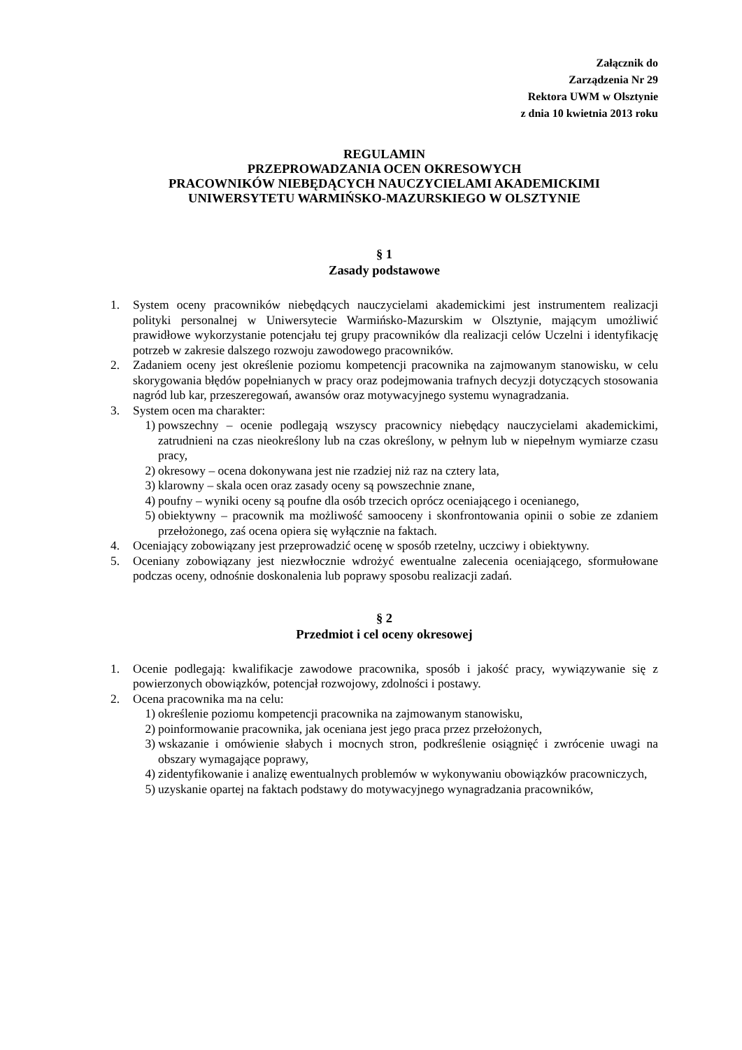Załącznik do
Zarządzenia Nr 29
Rektora UWM w Olsztynie
z dnia 10 kwietnia 2013 roku
REGULAMIN
PRZEPROWADZANIA OCEN OKRESOWYCH
PRACOWNIKÓW NIEBĘDĄCYCH NAUCZYCIELAMI AKADEMICKIMI
UNIWERSYTETU WARMIŃSKO-MAZURSKIEGO W OLSZTYNIE
§ 1
Zasady podstawowe
1. System oceny pracowników niebędących nauczycielami akademickimi jest instrumentem realizacji polityki personalnej w Uniwersytecie Warmińsko-Mazurskim w Olsztynie, mającym umożliwić prawidłowe wykorzystanie potencjału tej grupy pracowników dla realizacji celów Uczelni i identyfikację potrzeb w zakresie dalszego rozwoju zawodowego pracowników.
2. Zadaniem oceny jest określenie poziomu kompetencji pracownika na zajmowanym stanowisku, w celu skorygowania błędów popełnianych w pracy oraz podejmowania trafnych decyzji dotyczących stosowania nagród lub kar, przeszeregowań, awansów oraz motywacyjnego systemu wynagradzania.
3. System ocen ma charakter:
1) powszechny – ocenie podlegają wszyscy pracownicy niebędący nauczycielami akademickimi, zatrudnieni na czas nieokreślony lub na czas określony, w pełnym lub w niepełnym wymiarze czasu pracy,
2) okresowy – ocena dokonywana jest nie rzadziej niż raz na cztery lata,
3) klarowny – skala ocen oraz zasady oceny są powszechnie znane,
4) poufny – wyniki oceny są poufne dla osób trzecich oprócz oceniającego i ocenianego,
5) obiektywny – pracownik ma możliwość samooceny i skonfrontowania opinii o sobie ze zdaniem przełożonego, zaś ocena opiera się wyłącznie na faktach.
4. Oceniający zobowiązany jest przeprowadzić ocenę w sposób rzetelny, uczciwy i obiektywny.
5. Oceniany zobowiązany jest niezwłocznie wdrożyć ewentualne zalecenia oceniającego, sformułowane podczas oceny, odnośnie doskonalenia lub poprawy sposobu realizacji zadań.
§ 2
Przedmiot i cel oceny okresowej
1. Ocenie podlegają: kwalifikacje zawodowe pracownika, sposób i jakość pracy, wywiązywanie się z powierzonych obowiązków, potencjał rozwojowy, zdolności i postawy.
2. Ocena pracownika ma na celu:
1) określenie poziomu kompetencji pracownika na zajmowanym stanowisku,
2) poinformowanie pracownika, jak oceniana jest jego praca przez przełożonych,
3) wskazanie i omówienie słabych i mocnych stron, podkreślenie osiągnięć i zwrócenie uwagi na obszary wymagające poprawy,
4) zidentyfikowanie i analizę ewentualnych problemów w wykonywaniu obowiązków pracowniczych,
5) uzyskanie opartej na faktach podstawy do motywacyjnego wynagradzania pracowników,